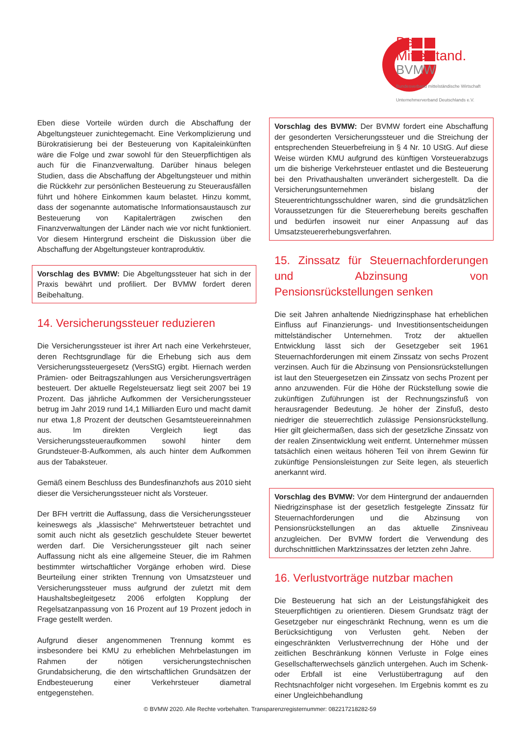Der
Mittelstand.
BVMW
Bundesverband mittelständische Wirtschaft
Unternehmerverband Deutschlands e.V.
Eben diese Vorteile würden durch die Abschaffung der Abgeltungsteuer zunichtegemacht. Eine Verkomplizierung und Bürokratisierung bei der Besteuerung von Kapitaleinkünften wäre die Folge und zwar sowohl für den Steuerpflichtigen als auch für die Finanzverwaltung. Darüber hinaus belegen Studien, dass die Abschaffung der Abgeltungsteuer und mithin die Rückkehr zur persönlichen Besteuerung zu Steuerausfällen führt und höhere Einkommen kaum belastet. Hinzu kommt, dass der sogenannte automatische Informationsaustausch zur Besteuerung von Kapitalerträgen zwischen den Finanzverwaltungen der Länder nach wie vor nicht funktioniert. Vor diesem Hintergrund erscheint die Diskussion über die Abschaffung der Abgeltungsteuer kontraproduktiv.
Vorschlag des BVMW: Die Abgeltungssteuer hat sich in der Praxis bewährt und profiliert. Der BVMW fordert deren Beibehaltung.
14. Versicherungssteuer reduzieren
Die Versicherungssteuer ist ihrer Art nach eine Verkehrsteuer, deren Rechtsgrundlage für die Erhebung sich aus dem Versicherungssteuergesetz (VersStG) ergibt. Hiernach werden Prämien- oder Beitragszahlungen aus Versicherungsverträgen besteuert. Der aktuelle Regelsteuersatz liegt seit 2007 bei 19 Prozent. Das jährliche Aufkommen der Versicherungssteuer betrug im Jahr 2019 rund 14,1 Milliarden Euro und macht damit nur etwa 1,8 Prozent der deutschen Gesamtsteuereinnahmen aus. Im direkten Vergleich liegt das Versicherungssteueraufkommen sowohl hinter dem Grundsteuer-B-Aufkommen, als auch hinter dem Aufkommen aus der Tabaksteuer.
Gemäß einem Beschluss des Bundesfinanzhofs aus 2010 sieht dieser die Versicherungssteuer nicht als Vorsteuer.
Der BFH vertritt die Auffassung, dass die Versicherungssteuer keineswegs als „klassische“ Mehrwertsteuer betrachtet und somit auch nicht als gesetzlich geschuldete Steuer bewertet werden darf. Die Versicherungssteuer gilt nach seiner Auffassung nicht als eine allgemeine Steuer, die im Rahmen bestimmter wirtschaftlicher Vorgänge erhoben wird. Diese Beurteilung einer strikten Trennung von Umsatzsteuer und Versicherungssteuer muss aufgrund der zuletzt mit dem Haushaltsbegleitgesetz 2006 erfolgten Kopplung der Regelsatzanpassung von 16 Prozent auf 19 Prozent jedoch in Frage gestellt werden.
Aufgrund dieser angenommenen Trennung kommt es insbesondere bei KMU zu erheblichen Mehrbelastungen im Rahmen der nötigen versicherungstechnischen Grundabsicherung, die den wirtschaftlichen Grundsätzen der Endbesteuerung einer Verkehrsteuer diametral entgegenstehen.
Vorschlag des BVMW: Der BVMW fordert eine Abschaffung der gesonderten Versicherungssteuer und die Streichung der entsprechenden Steuerbefreiung in § 4 Nr. 10 UStG. Auf diese Weise würden KMU aufgrund des künftigen Vorsteuerabzugs um die bisherige Verkehrsteuer entlastet und die Besteuerung bei den Privathaushalten unverändert sichergestellt. Da die Versicherungsunternehmen bislang der Steuerentrichtungsschuldner waren, sind die grundsätzlichen Voraussetzungen für die Steuererhebung bereits geschaffen und bedürfen insoweit nur einer Anpassung auf das Umsatzsteuererhebungsverfahren.
15. Zinssatz für Steuernachforderungen und Abzinsung von Pensionsrückstellungen senken
Die seit Jahren anhaltende Niedrigzinsphase hat erheblichen Einfluss auf Finanzierungs- und Investitionsentscheidungen mittelständischer Unternehmen. Trotz der aktuellen Entwicklung lässt sich der Gesetzgeber seit 1961 Steuernachforderungen mit einem Zinssatz von sechs Prozent verzinsen. Auch für die Abzinsung von Pensionsrückstellungen ist laut den Steuergesetzen ein Zinssatz von sechs Prozent per anno anzuwenden. Für die Höhe der Rückstellung sowie die zukünftigen Zuführungen ist der Rechnungszinsfuß von herausragender Bedeutung. Je höher der Zinsfuß, desto niedriger die steuerrechtlich zulässige Pensionsrückstellung. Hier gilt gleichermaßen, dass sich der gesetzliche Zinssatz von der realen Zinsentwicklung weit entfernt. Unternehmer müssen tatsächlich einen weitaus höheren Teil von ihrem Gewinn für zukünftige Pensionsleistungen zur Seite legen, als steuerlich anerkannt wird.
Vorschlag des BVMW: Vor dem Hintergrund der andauernden Niedrigzinsphase ist der gesetzlich festgelegte Zinssatz für Steuernachforderungen und die Abzinsung von Pensionsrückstellungen an das aktuelle Zinsniveau anzugleichen. Der BVMW fordert die Verwendung des durchschnittlichen Marktzinssatzes der letzten zehn Jahre.
16. Verlustvorträge nutzbar machen
Die Besteuerung hat sich an der Leistungsfähigkeit des Steuerpflichtigen zu orientieren. Diesem Grundsatz trägt der Gesetzgeber nur eingeschränkt Rechnung, wenn es um die Berücksichtigung von Verlusten geht. Neben der eingeschränkten Verlustverrechnung der Höhe und der zeitlichen Beschränkung können Verluste in Folge eines Gesellschafterwechsels gänzlich untergehen. Auch im Schenk- oder Erbfall ist eine Verlustübertragung auf den Rechtsnachfolger nicht vorgesehen. Im Ergebnis kommt es zu einer Ungleichbehandlung
© BVMW 2020. Alle Rechte vorbehalten. Transparenzregisternummer: 082217218282-59